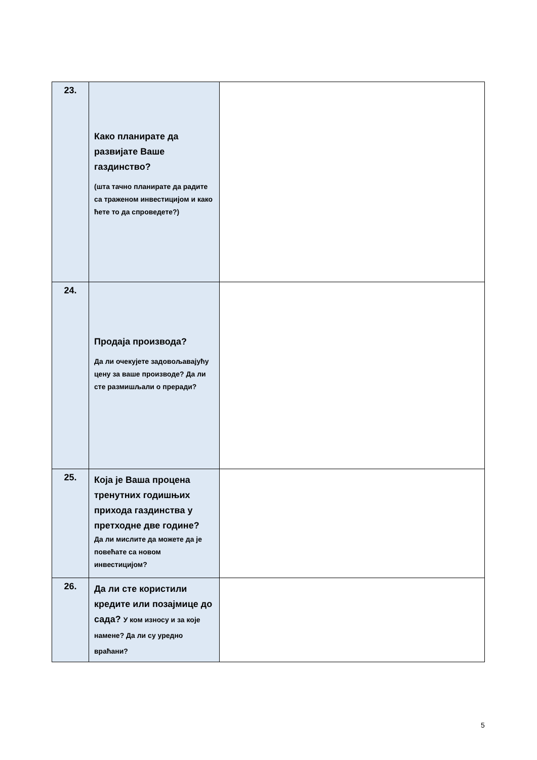| 23. | Како планирате да развијате Ваше газдинство? (шта тачно планирате да радите са траженом инвестицијом и како ћете то да спроведете?) | |
| 24. | Продаја производа? Да ли очекујете задовољавајућу цену за ваше производе? Да ли сте размишљали о преради? | |
| 25. | Која је Ваша процена тренутних годишњих прихода газдинства у претходне две године? Да ли мислите да можете да је повећате са новом инвестицијом? | |
| 26. | Да ли сте користили кредите или позајмице до сада? У ком износу и за које намене? Да ли су уредно враћани? | |
5